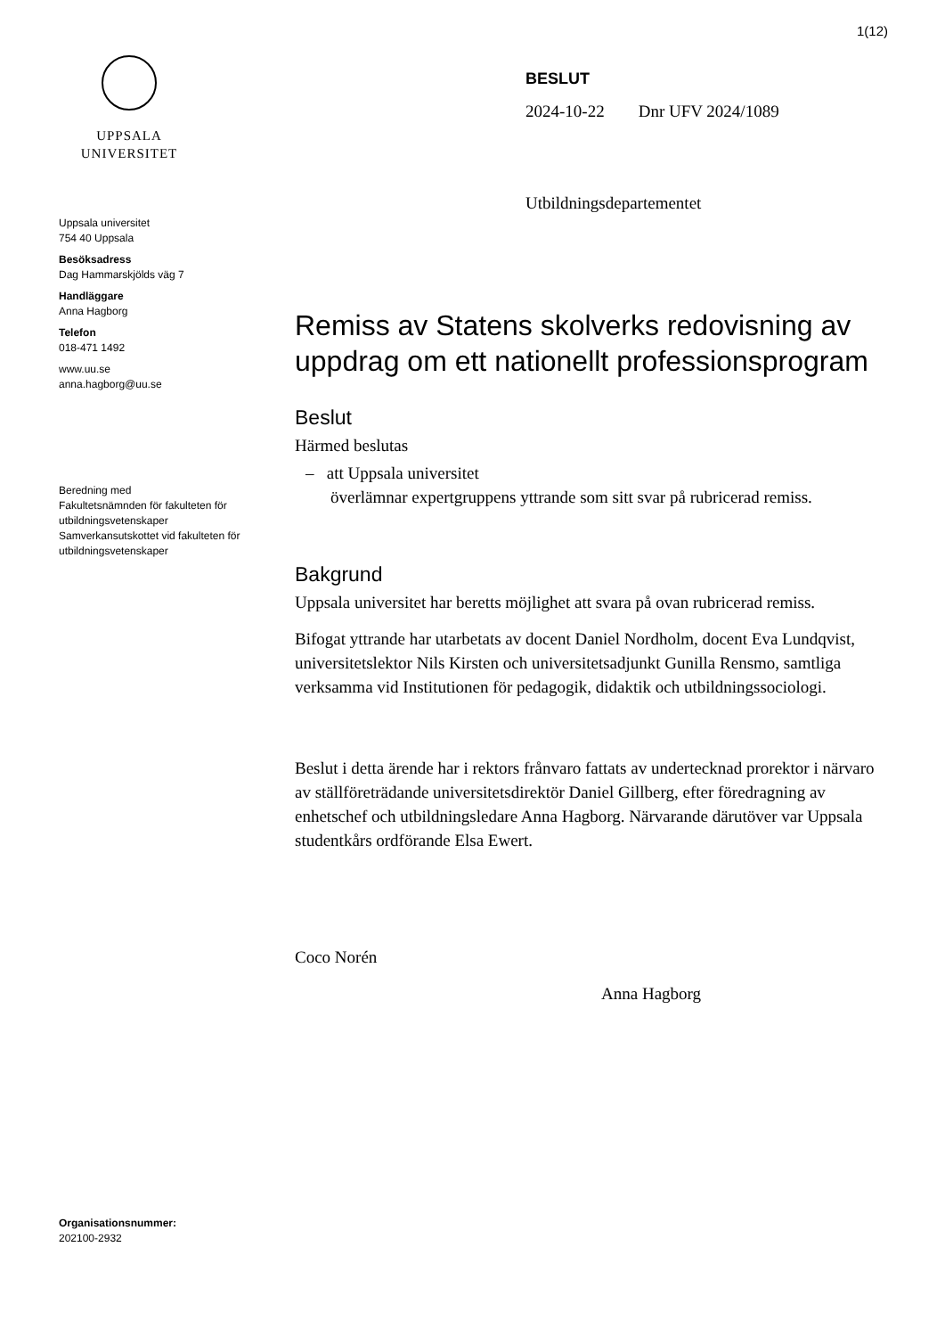1(12)
UPPSALA
UNIVERSITET
Uppsala universitet
754 40 Uppsala
Besöksadress
Dag Hammarskjölds väg 7
Handläggare
Anna Hagborg
Telefon
018-471 1492
www.uu.se
anna.hagborg@uu.se
Beredning med
Fakultetsnämnden för fakulteten för utbildningsvetenskaper
Samverkansutskottet vid fakulteten för utbildningsvetenskaper
Organisationsnummer:
202100-2932
BESLUT
2024-10-22 Dnr UFV 2024/1089
Utbildningsdepartementet
Remiss av Statens skolverks redovisning av uppdrag om ett nationellt professionsprogram
Beslut
Härmed beslutas
– att Uppsala universitet
överlämnar expertgruppens yttrande som sitt svar på rubricerad remiss.
Bakgrund
Uppsala universitet har beretts möjlighet att svara på ovan rubricerad remiss.
Bifogat yttrande har utarbetats av docent Daniel Nordholm, docent Eva Lundqvist, universitetslektor Nils Kirsten och universitetsadjunkt Gunilla Rensmo, samtliga verksamma vid Institutionen för pedagogik, didaktik och utbildningssociologi.
Beslut i detta ärende har i rektors frånvaro fattats av undertecknad prorektor i närvaro av ställföreträdande universitetsdirektör Daniel Gillberg, efter föredragning av enhetschef och utbildningsledare Anna Hagborg. Närvarande därutöver var Uppsala studentkårs ordförande Elsa Ewert.
Coco Norén
Anna Hagborg